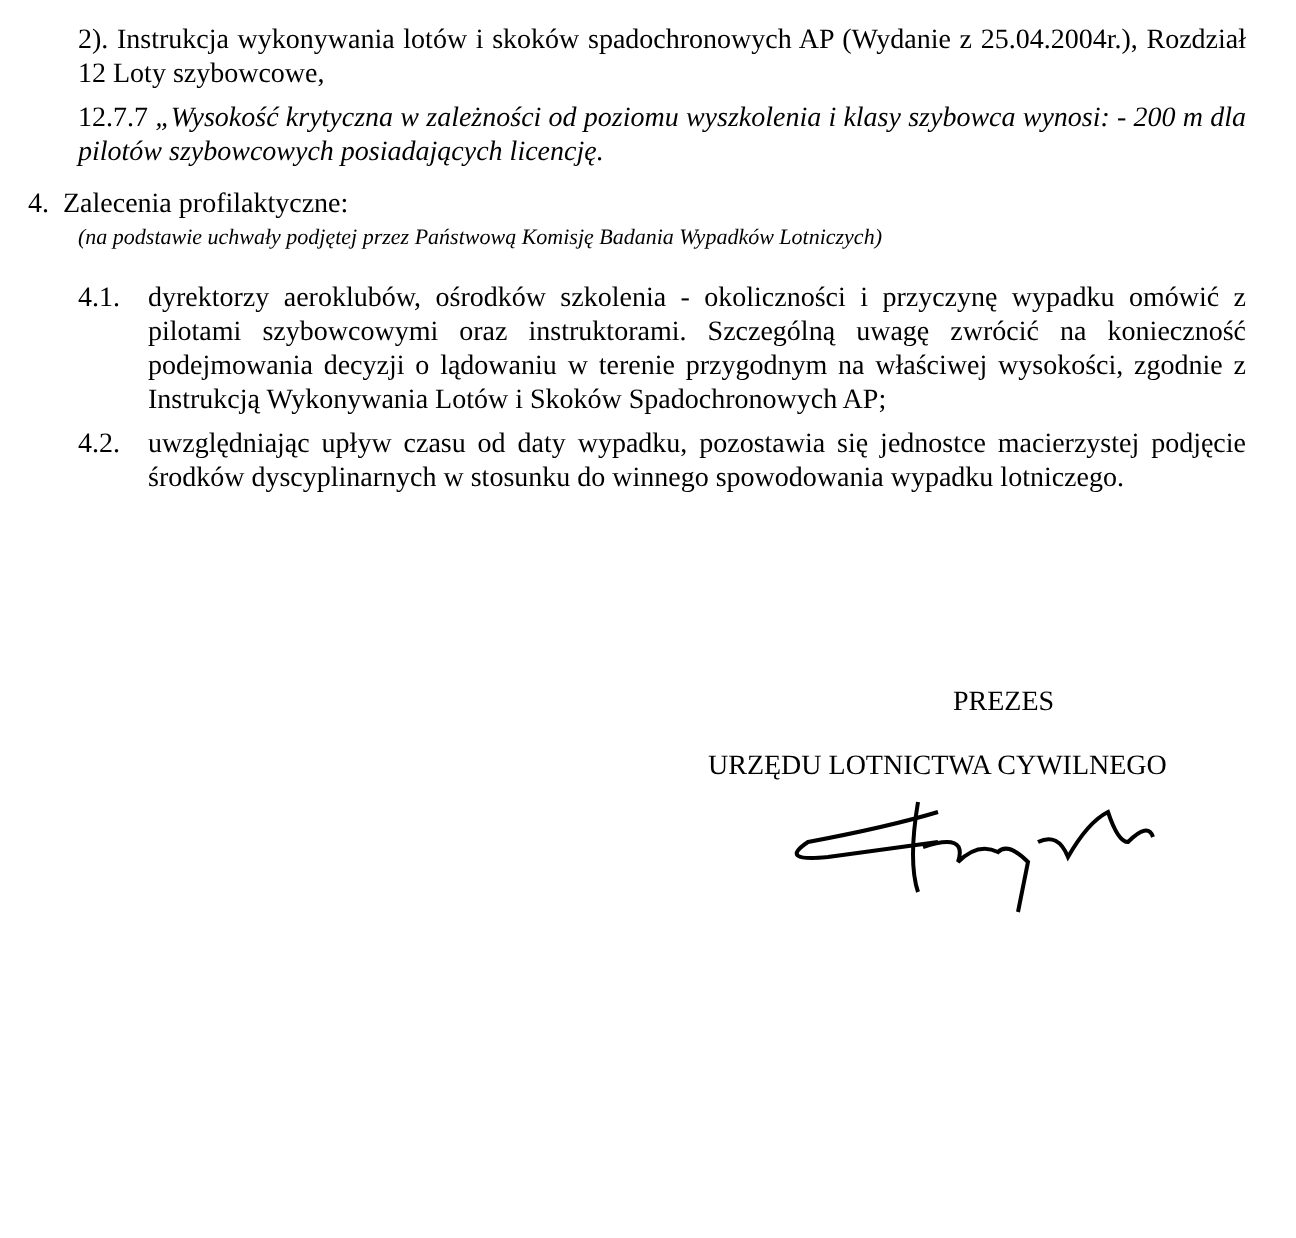2). Instrukcja wykonywania lotów i skoków spadochronowych AP (Wydanie z 25.04.2004r.), Rozdział 12 Loty szybowcowe,
12.7.7 „Wysokość krytyczna w zależności od poziomu wyszkolenia i klasy szybowca wynosi: - 200 m dla pilotów szybowcowych posiadających licencję.
4. Zalecenia profilaktyczne:
(na podstawie uchwały podjętej przez Państwową Komisję Badania Wypadków Lotniczych)
4.1. dyrektorzy aeroklubów, ośrodków szkolenia - okoliczności i przyczynę wypadku omówić z pilotami szybowcowymi oraz instruktorami. Szczególną uwagę zwrócić na konieczność podejmowania decyzji o lądowaniu w terenie przygodnym na właściwej wysokości, zgodnie z Instrukcją Wykonywania Lotów i Skoków Spadochronowych AP;
4.2. uwzględniając upływ czasu od daty wypadku, pozostawia się jednostce macierzystej podjęcie środków dyscyplinarnych w stosunku do winnego spowodowania wypadku lotniczego.
PREZES
URZĘDU LOTNICTWA CYWILNEGO